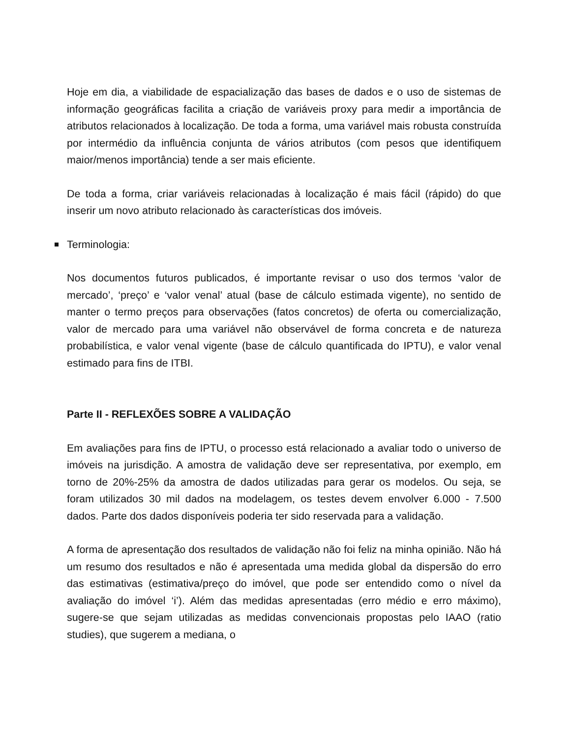Hoje em dia, a viabilidade de espacialização das bases de dados e o uso de sistemas de informação geográficas facilita a criação de variáveis proxy para medir a importância de atributos relacionados à localização. De toda a forma, uma variável mais robusta construída por intermédio da influência conjunta de vários atributos (com pesos que identifiquem maior/menos importância) tende a ser mais eficiente.
De toda a forma, criar variáveis relacionadas à localização é mais fácil (rápido) do que inserir um novo atributo relacionado às características dos imóveis.
Terminologia:
Nos documentos futuros publicados, é importante revisar o uso dos termos ‘valor de mercado’, ‘preço’ e ‘valor venal’ atual (base de cálculo estimada vigente), no sentido de manter o termo preços para observações (fatos concretos) de oferta ou comercialização, valor de mercado para uma variável não observável de forma concreta e de natureza probabilística, e valor venal vigente (base de cálculo quantificada do IPTU), e valor venal estimado para fins de ITBI.
Parte II - REFLEXÕES SOBRE A VALIDAÇÃO
Em avaliações para fins de IPTU, o processo está relacionado a avaliar todo o universo de imóveis na jurisdição. A amostra de validação deve ser representativa, por exemplo, em torno de 20%-25% da amostra de dados utilizadas para gerar os modelos. Ou seja, se foram utilizados 30 mil dados na modelagem, os testes devem envolver 6.000 - 7.500 dados. Parte dos dados disponíveis poderia ter sido reservada para a validação.
A forma de apresentação dos resultados de validação não foi feliz na minha opinião. Não há um resumo dos resultados e não é apresentada uma medida global da dispersão do erro das estimativas (estimativa/preço do imóvel, que pode ser entendido como o nível da avaliação do imóvel ‘i’). Além das medidas apresentadas (erro médio e erro máximo), sugere-se que sejam utilizadas as medidas convencionais propostas pelo IAAO (ratio studies), que sugerem a mediana, o